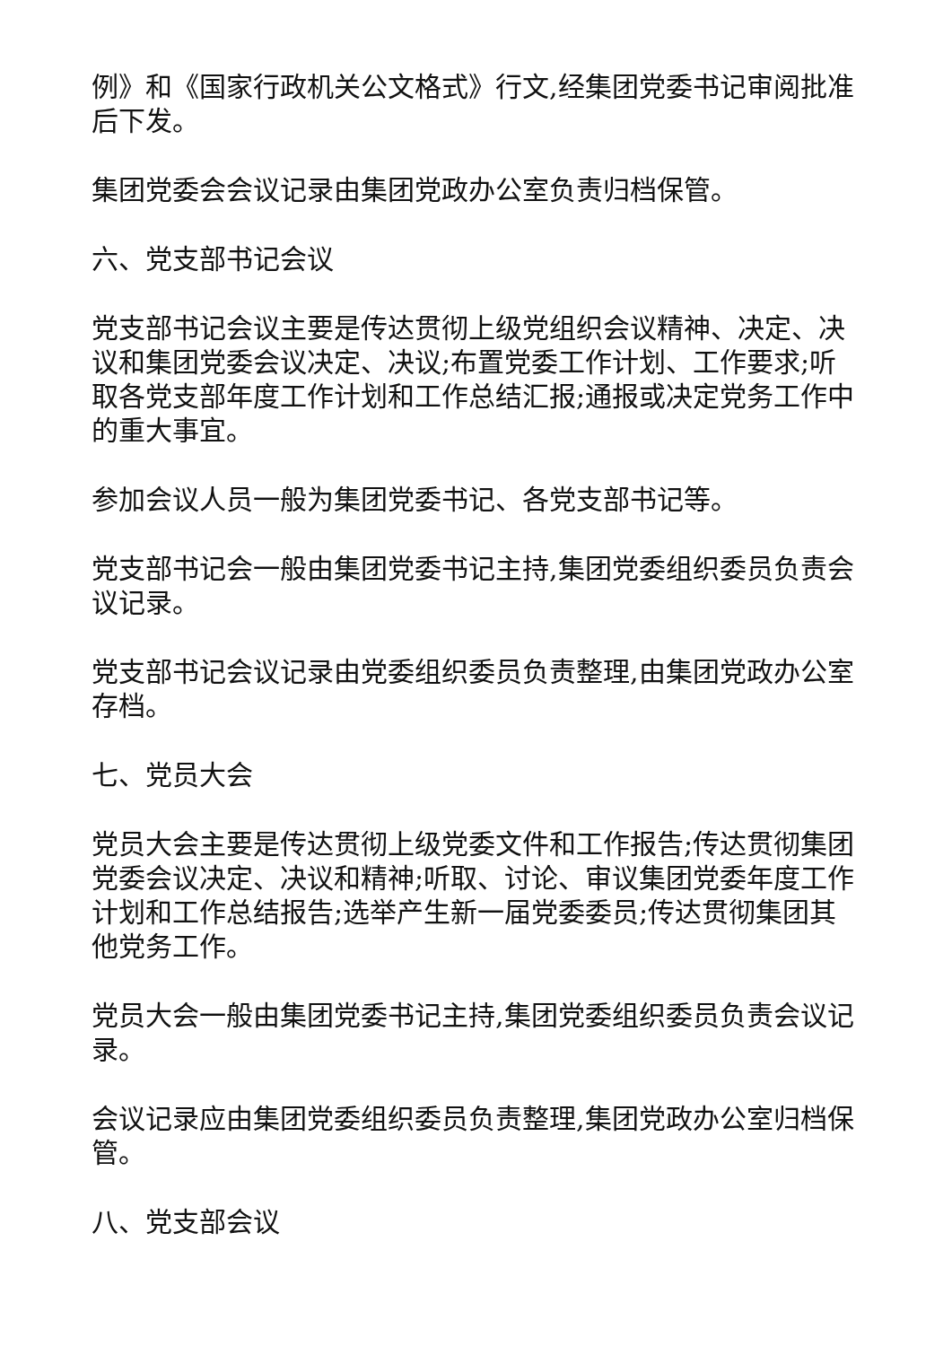例》和《国家行政机关公文格式》行文,经集团党委书记审阅批准后下发。
集团党委会会议记录由集团党政办公室负责归档保管。
六、党支部书记会议
党支部书记会议主要是传达贯彻上级党组织会议精神、决定、决议和集团党委会议决定、决议;布置党委工作计划、工作要求;听取各党支部年度工作计划和工作总结汇报;通报或决定党务工作中的重大事宜。
参加会议人员一般为集团党委书记、各党支部书记等。
党支部书记会一般由集团党委书记主持,集团党委组织委员负责会议记录。
党支部书记会议记录由党委组织委员负责整理,由集团党政办公室存档。
七、党员大会
党员大会主要是传达贯彻上级党委文件和工作报告;传达贯彻集团党委会议决定、决议和精神;听取、讨论、审议集团党委年度工作计划和工作总结报告;选举产生新一届党委委员;传达贯彻集团其他党务工作。
党员大会一般由集团党委书记主持,集团党委组织委员负责会议记录。
会议记录应由集团党委组织委员负责整理,集团党政办公室归档保管。
八、党支部会议